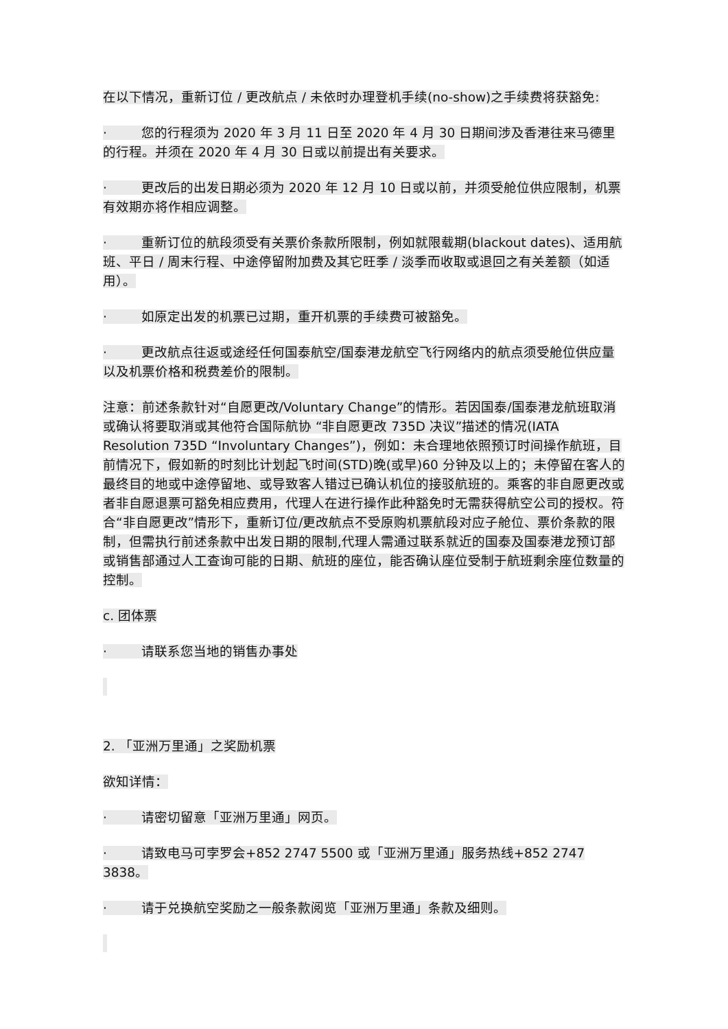在以下情况，重新订位 / 更改航点 / 未依时办理登机手续(no-show)之手续费将获豁免:
· 您的行程须为 2020 年 3 月 11 日至 2020 年 4 月 30 日期间涉及香港往来马德里的行程。并须在 2020 年 4 月 30 日或以前提出有关要求。
· 更改后的出发日期必须为 2020 年 12 月 10 日或以前，并须受舱位供应限制，机票有效期亦将作相应调整。
· 重新订位的航段须受有关票价条款所限制，例如就限载期(blackout dates)、适用航班、平日 / 周末行程、中途停留附加费及其它旺季 / 淡季而收取或退回之有关差额（如适用）。
· 如原定出发的机票已过期，重开机票的手续费可被豁免。
· 更改航点往返或途经任何国泰航空/国泰港龙航空飞行网络内的航点须受舱位供应量以及机票价格和税费差价的限制。
注意：前述条款针对“自愿更改/Voluntary Change”的情形。若因国泰/国泰港龙航班取消或确认将要取消或其他符合国际航协 “非自愿更改 735D 决议”描述的情况(IATA Resolution 735D “Involuntary Changes”)，例如：未合理地依照预订时间操作航班，目前情况下，假如新的时刻比计划起飞时间(STD)晚(或早)60 分钟及以上的；未停留在客人的最终目的地或中途停留地、或导致客人错过已确认机位的接驳航班的。乘客的非自愿更改或者非自愿退票可豁免相应费用，代理人在进行操作此种豁免时无需获得航空公司的授权。符合“非自愿更改”情形下，重新订位/更改航点不受原购机票航段对应子舱位、票价条款的限制，但需执行前述条款中出发日期的限制,代理人需通过联系就近的国泰及国泰港龙预订部或销售部通过人工查询可能的日期、航班的座位，能否确认座位受制于航班剩余座位数量的控制。
c. 团体票
· 请联系您当地的销售办事处
2. 「亚洲万里通」之奖励机票
欲知详情：
· 请密切留意「亚洲万里通」网页。
· 请致电马可孛罗会+852 2747 5500 或「亚洲万里通」服务热线+852 2747 3838。
· 请于兑换航空奖励之一般条款阅览「亚洲万里通」条款及细则。